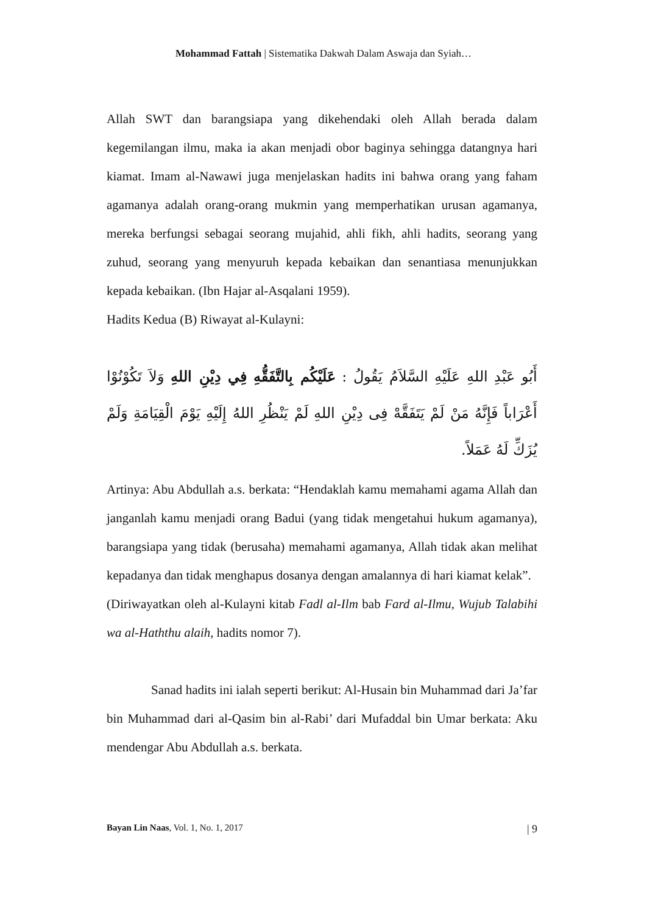Mohammad Fattah | Sistematika Dakwah Dalam Aswaja dan Syiah…
Allah SWT dan barangsiapa yang dikehendaki oleh Allah berada dalam kegemilangan ilmu, maka ia akan menjadi obor baginya sehingga datangnya hari kiamat. Imam al-Nawawi juga menjelaskan hadits ini bahwa orang yang faham agamanya adalah orang-orang mukmin yang memperhatikan urusan agamanya, mereka berfungsi sebagai seorang mujahid, ahli fikh, ahli hadits, seorang yang zuhud, seorang yang menyuruh kepada kebaikan dan senantiasa menunjukkan kepada kebaikan. (Ibn Hajar al-Asqalani 1959).
Hadits Kedua (B) Riwayat al-Kulayni:
أَبُو عَبْدِ اللهِ عَلَيْهِ السَّلاَمُ يَقُولُ : عَلَيْكُم بِالتَّفَقُّهِ فِي دِيْنِ اللهِ وَلاَ تَكُوْنُوْا أَعْرَاباً فَإِنَّهُ مَنْ لَمْ يَتَفَقَّهْ فِى دِيْنِ اللهِ لَمْ يَنْظُرِ اللهُ إِلَيْهِ يَوْمَ الْقِيَامَةِ وَلَمْ يُزَكِّ لَهُ عَمَلاً.
Artinya: Abu Abdullah a.s. berkata: “Hendaklah kamu memahami agama Allah dan janganlah kamu menjadi orang Badui (yang tidak mengetahui hukum agamanya), barangsiapa yang tidak (berusaha) memahami agamanya, Allah tidak akan melihat kepadanya dan tidak menghapus dosanya dengan amalannya di hari kiamat kelak”.
(Diriwayatkan oleh al-Kulayni kitab Fadl al-Ilm bab Fard al-Ilmu, Wujub Talabihi wa al-Haththu alaih, hadits nomor 7).
Sanad hadits ini ialah seperti berikut: Al-Husain bin Muhammad dari Ja’far bin Muhammad dari al-Qasim bin al-Rabi’ dari Mufaddal bin Umar berkata: Aku mendengar Abu Abdullah a.s. berkata.
Bayan Lin Naas, Vol. 1, No. 1, 2017 | 9